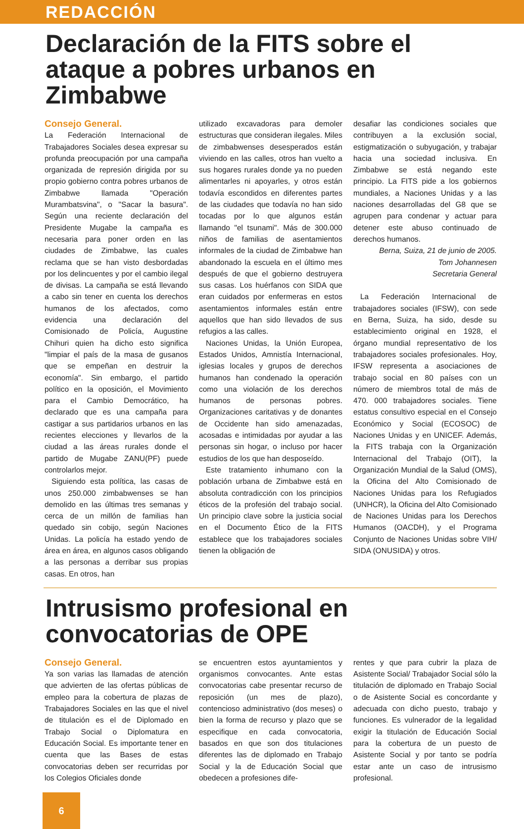REDACCIÓN
Declaración de la FITS sobre el ataque a pobres urbanos en Zimbabwe
Consejo General.
La Federación Internacional de Trabajadores Sociales desea expresar su profunda preocupación por una campaña organizada de represión dirigida por su propio gobierno contra pobres urbanos de Zimbabwe llamada "Operación Murambatsvina", o "Sacar la basura". Según una reciente declaración del Presidente Mugabe la campaña es necesaria para poner orden en las ciudades de Zimbabwe, las cuales reclama que se han visto desbordadas por los delincuentes y por el cambio ilegal de divisas. La campaña se está llevando a cabo sin tener en cuenta los derechos humanos de los afectados, como evidencia una declaración del Comisionado de Policía, Augustine Chihuri quien ha dicho esto significa "limpiar el país de la masa de gusanos que se empeñan en destruir la economía". Sin embargo, el partido político en la oposición, el Movimiento para el Cambio Democrático, ha declarado que es una campaña para castigar a sus partidarios urbanos en las recientes elecciones y llevarlos de la ciudad a las áreas rurales donde el partido de Mugabe ZANU(PF) puede controlarlos mejor.
Siguiendo esta política, las casas de unos 250.000 zimbabwenses se han demolido en las últimas tres semanas y cerca de un millón de familias han quedado sin cobijo, según Naciones Unidas. La policía ha estado yendo de área en área, en algunos casos obligando a las personas a derribar sus propias casas. En otros, han
utilizado excavadoras para demoler estructuras que consideran ilegales. Miles de zimbabwenses desesperados están viviendo en las calles, otros han vuelto a sus hogares rurales donde ya no pueden alimentarles ni apoyarles, y otros están todavía escondidos en diferentes partes de las ciudades que todavía no han sido tocadas por lo que algunos están llamando "el tsunami". Más de 300.000 niños de familias de asentamientos informales de la ciudad de Zimbabwe han abandonado la escuela en el último mes después de que el gobierno destruyera sus casas. Los huérfanos con SIDA que eran cuidados por enfermeras en estos asentamientos informales están entre aquellos que han sido llevados de sus refugios a las calles.
Naciones Unidas, la Unión Europea, Estados Unidos, Amnistía Internacional, iglesias locales y grupos de derechos humanos han condenado la operación como una violación de los derechos humanos de personas pobres. Organizaciones caritativas y de donantes de Occidente han sido amenazadas, acosadas e intimidadas por ayudar a las personas sin hogar, o incluso por hacer estudios de los que han desposeído.
Este tratamiento inhumano con la población urbana de Zimbabwe está en absoluta contradicción con los principios éticos de la profesión del trabajo social. Un principio clave sobre la justicia social en el Documento Ético de la FITS establece que los trabajadores sociales tienen la obligación de
desafiar las condiciones sociales que contribuyen a la exclusión social, estigmatización o subyugación, y trabajar hacia una sociedad inclusiva. En Zimbabwe se está negando este principio. La FITS pide a los gobiernos mundiales, a Naciones Unidas y a las naciones desarrolladas del G8 que se agrupen para condenar y actuar para detener este abuso continuado de derechos humanos.
Berna, Suiza, 21 de junio de 2005.
Tom Johannesen
Secretaria General
La Federación Internacional de trabajadores sociales (IFSW), con sede en Berna, Suiza, ha sido, desde su establecimiento original en 1928, el órgano mundial representativo de los trabajadores sociales profesionales. Hoy, IFSW representa a asociaciones de trabajo social en 80 países con un número de miembros total de más de 470. 000 trabajadores sociales. Tiene estatus consultivo especial en el Consejo Económico y Social (ECOSOC) de Naciones Unidas y en UNICEF. Además, la FITS trabaja con la Organización Internacional del Trabajo (OIT), la Organización Mundial de la Salud (OMS), la Oficina del Alto Comisionado de Naciones Unidas para los Refugiados (UNHCR), la Oficina del Alto Comisionado de Naciones Unidas para los Derechos Humanos (OACDH), y el Programa Conjunto de Naciones Unidas sobre VIH/ SIDA (ONUSIDA) y otros.
Intrusismo profesional en
convocatorias de OPE
Consejo General.
Ya son varias las llamadas de atención que advierten de las ofertas públicas de empleo para la cobertura de plazas de Trabajadores Sociales en las que el nivel de titulación es el de Diplomado en Trabajo Social o Diplomatura en Educación Social. Es importante tener en cuenta que las Bases de estas convocatorias deben ser recurridas por los Colegios Oficiales donde
se encuentren estos ayuntamientos y organismos convocantes. Ante estas convocatorias cabe presentar recurso de reposición (un mes de plazo), contencioso administrativo (dos meses) o bien la forma de recurso y plazo que se especifique en cada convocatoria, basados en que son dos titulaciones diferentes las de diplomado en Trabajo Social y la de Educación Social que obedecen a profesiones dife-
rentes y que para cubrir la plaza de Asistente Social/ Trabajador Social sólo la titulación de diplomado en Trabajo Social o de Asistente Social es concordante y adecuada con dicho puesto, trabajo y funciones. Es vulnerador de la legalidad exigir la titulación de Educación Social para la cobertura de un puesto de Asistente Social y por tanto se podría estar ante un caso de intrusismo profesional.
6